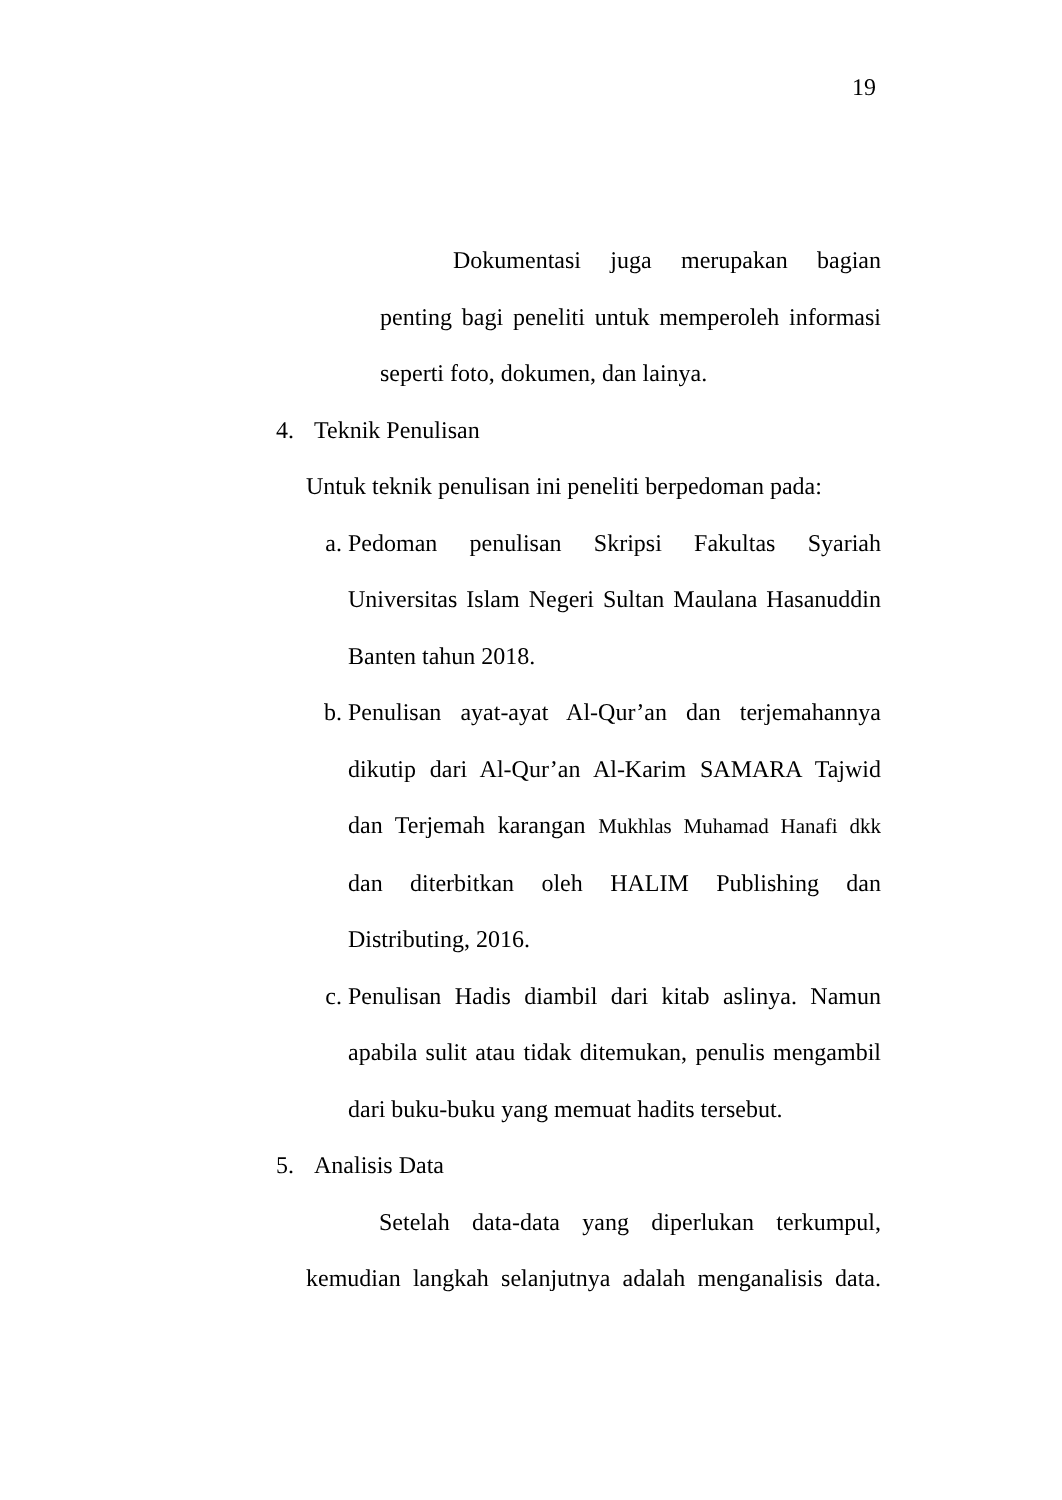19
Dokumentasi juga merupakan bagian penting bagi peneliti untuk memperoleh informasi seperti foto, dokumen, dan lainya.
4. Teknik Penulisan
Untuk teknik penulisan ini peneliti berpedoman pada:
a. Pedoman penulisan Skripsi Fakultas Syariah Universitas Islam Negeri Sultan Maulana Hasanuddin Banten tahun 2018.
b. Penulisan ayat-ayat Al-Qur’an dan terjemahannya dikutip dari Al-Qur’an Al-Karim SAMARA Tajwid dan Terjemah karangan Mukhlas Muhamad Hanafi dkk dan diterbitkan oleh HALIM Publishing dan Distributing, 2016.
c. Penulisan Hadis diambil dari kitab aslinya. Namun apabila sulit atau tidak ditemukan, penulis mengambil dari buku-buku yang memuat hadits tersebut.
5. Analisis Data
Setelah data-data yang diperlukan terkumpul, kemudian langkah selanjutnya adalah menganalisis data.